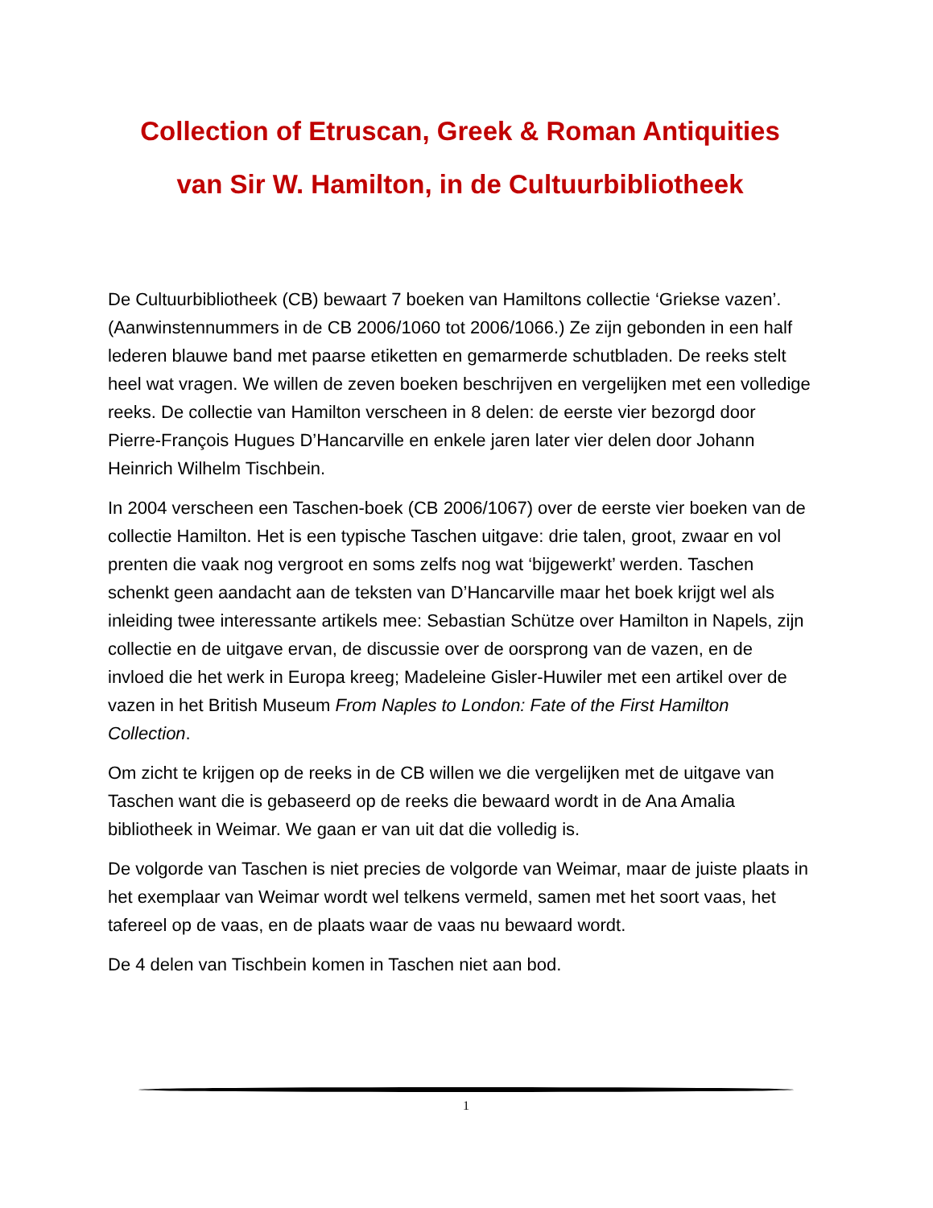Collection of Etruscan, Greek & Roman Antiquities
van Sir W. Hamilton, in de Cultuurbibliotheek
De Cultuurbibliotheek (CB) bewaart 7 boeken van Hamiltons collectie ‘Griekse vazen’. (Aanwinstennummers in de CB 2006/1060 tot 2006/1066.) Ze zijn gebonden in een half lederen blauwe band met paarse etiketten en gemarmerde schutbladen. De reeks stelt heel wat vragen. We willen de zeven boeken beschrijven en vergelijken met een volledige reeks. De collectie van Hamilton verscheen in 8 delen: de eerste vier bezorgd door Pierre-François Hugues D’Hancarville en enkele jaren later vier delen door Johann Heinrich Wilhelm Tischbein.
In 2004 verscheen een Taschen-boek (CB 2006/1067) over de eerste vier boeken van de collectie Hamilton. Het is een typische Taschen uitgave: drie talen, groot, zwaar en vol prenten die vaak nog vergroot en soms zelfs nog wat ‘bijgewerkt’ werden. Taschen schenkt geen aandacht aan de teksten van D’Hancarville maar het boek krijgt wel als inleiding twee interessante artikels mee: Sebastian Schütze over Hamilton in Napels, zijn collectie en de uitgave ervan, de discussie over de oorsprong van de vazen, en de invloed die het werk in Europa kreeg; Madeleine Gisler-Huwiler met een artikel over de vazen in het British Museum From Naples to London: Fate of the First Hamilton Collection.
Om zicht te krijgen op de reeks in de CB willen we die vergelijken met de uitgave van Taschen want die is gebaseerd op de reeks die bewaard wordt in de Ana Amalia bibliotheek in Weimar. We gaan er van uit dat die volledig is.
De volgorde van Taschen is niet precies de volgorde van Weimar, maar de juiste plaats in het exemplaar van Weimar wordt wel telkens vermeld, samen met het soort vaas, het tafereel op de vaas, en de plaats waar de vaas nu bewaard wordt.
De 4 delen van Tischbein komen in Taschen niet aan bod.
1